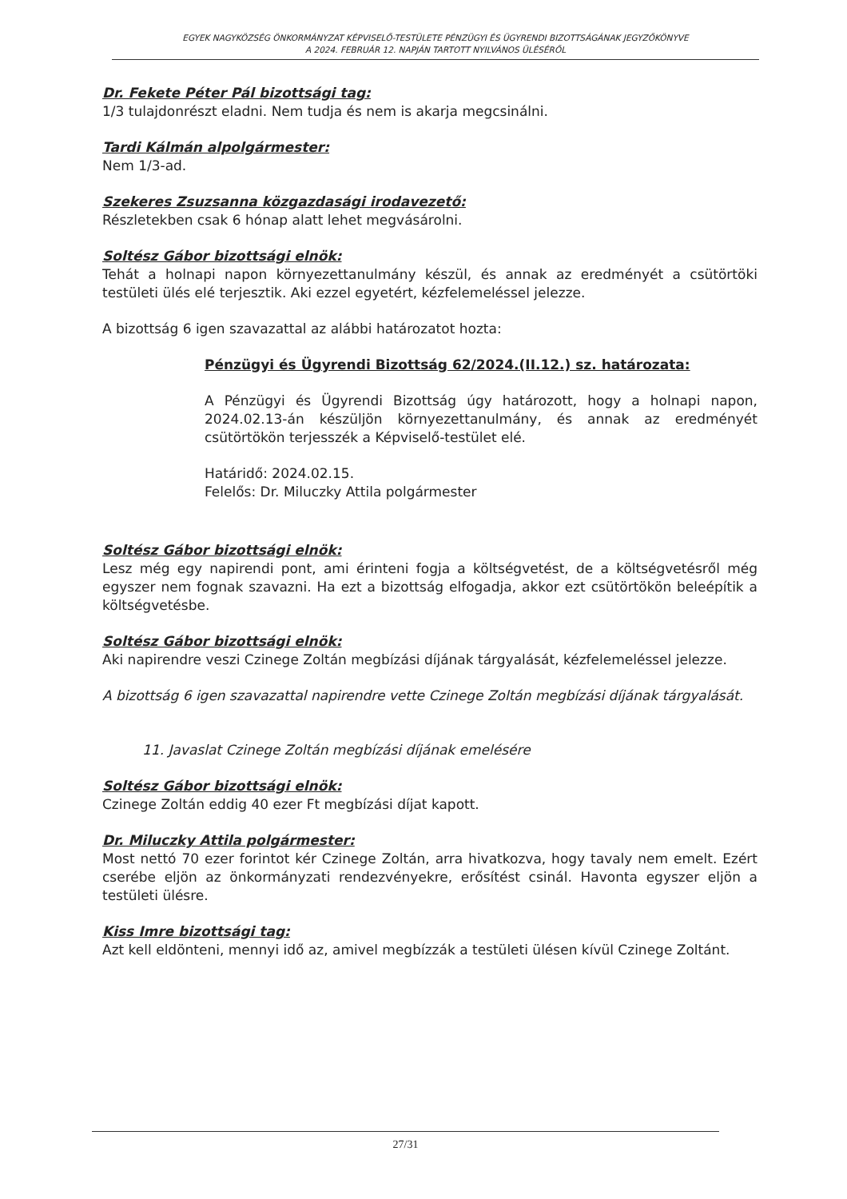EGYEK NAGYKÖZSÉG ÖNKORMÁNYZAT KÉPVISELŐ-TESTÜLETE PÉNZÜGYI ÉS ÜGYRENDI BIZOTTSÁGÁNAK JEGYZŐKÖNYVE
A 2024. FEBRUÁR 12. NAPJÁN TARTOTT NYILVÁNOS ÜLÉSÉRŐL
Dr. Fekete Péter Pál bizottsági tag:
1/3 tulajdonrészt eladni. Nem tudja és nem is akarja megcsinálni.
Tardi Kálmán alpolgármester:
Nem 1/3-ad.
Szekeres Zsuzsanna közgazdasági irodavezető:
Részletekben csak 6 hónap alatt lehet megvásárolni.
Soltész Gábor bizottsági elnök:
Tehát a holnapi napon környezettanulmány készül, és annak az eredményét a csütörtöki testületi ülés elé terjesztik. Aki ezzel egyetért, kézfelemeléssel jelezze.
A bizottság 6 igen szavazattal az alábbi határozatot hozta:
Pénzügyi és Ügyrendi Bizottság 62/2024.(II.12.) sz. határozata:
A Pénzügyi és Ügyrendi Bizottság úgy határozott, hogy a holnapi napon, 2024.02.13-án készüljön környezettanulmány, és annak az eredményét csütörtökön terjesszék a Képviselő-testület elé.
Határidő: 2024.02.15.
Felelős: Dr. Miluczky Attila polgármester
Soltész Gábor bizottsági elnök:
Lesz még egy napirendi pont, ami érinteni fogja a költségvetést, de a költségvetésről még egyszer nem fognak szavazni. Ha ezt a bizottság elfogadja, akkor ezt csütörtökön beleépítik a költségvetésbe.
Soltész Gábor bizottsági elnök:
Aki napirendre veszi Czinege Zoltán megbízási díjának tárgyalását, kézfelemeléssel jelezze.
A bizottság 6 igen szavazattal napirendre vette Czinege Zoltán megbízási díjának tárgyalását.
11. Javaslat Czinege Zoltán megbízási díjának emelésére
Soltész Gábor bizottsági elnök:
Czinege Zoltán eddig 40 ezer Ft megbízási díjat kapott.
Dr. Miluczky Attila polgármester:
Most nettó 70 ezer forintot kér Czinege Zoltán, arra hivatkozva, hogy tavaly nem emelt. Ezért cserébe eljön az önkormányzati rendezvényekre, erősítést csinál. Havonta egyszer eljön a testületi ülésre.
Kiss Imre bizottsági tag:
Azt kell eldönteni, mennyi idő az, amivel megbízzák a testületi ülésen kívül Czinege Zoltánt.
27/31